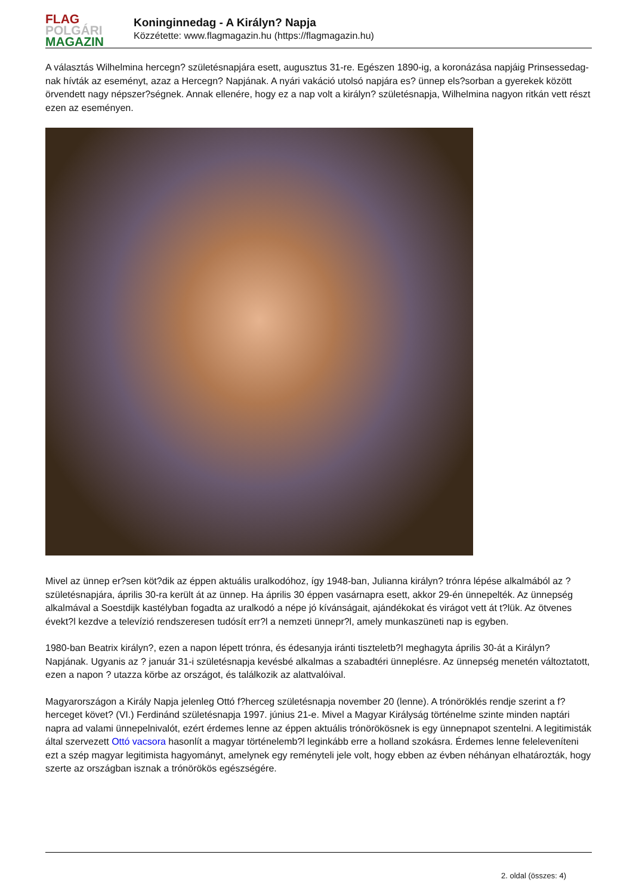FLAG
POLGÁRI
MAGAZIN
Koninginnedag - A Királyn? Napja
Közzétette: www.flagmagazin.hu (https://flagmagazin.hu)
A választás Wilhelmina hercegn? születésnapjára esett, augusztus 31-re. Egészen 1890-ig, a koronázása napjáig Prinsessedag-nak hívták az eseményt, azaz a Hercegn? Napjának. A nyári vakáció utolsó napjára es? ünnep els?sorban a gyerekek között örvendett nagy népszer?ségnek. Annak ellenére, hogy ez a nap volt a királyn? születésnapja, Wilhelmina nagyon ritkán vett részt ezen az eseményen.
Mivel az ünnep er?sen köt?dik az éppen aktuális uralkodóhoz, így 1948-ban, Julianna királyn? trónra lépése alkalmából az ? születésnapjára, április 30-ra került át az ünnep. Ha április 30 éppen vasárnapra esett, akkor 29-én ünnepelték. Az ünnepség alkalmával a Soestdijk kastélyban fogadta az uralkodó a népe jó kívánságait, ajándékokat és virágot vett át t?lük. Az ötvenes évekt?l kezdve a televízió rendszeresen tudósít err?l a nemzeti ünnepr?l, amely munkaszüneti nap is egyben.
1980-ban Beatrix királyn?, ezen a napon lépett trónra, és édesanyja iránti tiszteletb?l meghagyta április 30-át a Királyn? Napjának. Ugyanis az ? január 31-i születésnapja kevésbé alkalmas a szabadtéri ünneplésre. Az ünnepség menetén változtatott, ezen a napon ? utazza körbe az országot, és találkozik az alattvalóival.
Magyarországon a Király Napja jelenleg Ottó f?herceg születésnapja november 20 (lenne). A trónöröklés rendje szerint a f?herceget követ? (VI.) Ferdinánd születésnapja 1997. június 21-e. Mivel a Magyar Királyság történelme szinte minden naptári napra ad valami ünnepelnivalót, ezért érdemes lenne az éppen aktuális trónörökösnek is egy ünnepnapot szentelni. A legitimisták által szervezett Ottó vacsora hasonlít a magyar történelemb?l leginkább erre a holland szokásra. Érdemes lenne feleleveníteni ezt a szép magyar legitimista hagyományt, amelynek egy reményteli jele volt, hogy ebben az évben néhányan elhatározták, hogy szerte az országban isznak a trónörökös egészségére.
2. oldal (összes: 4)